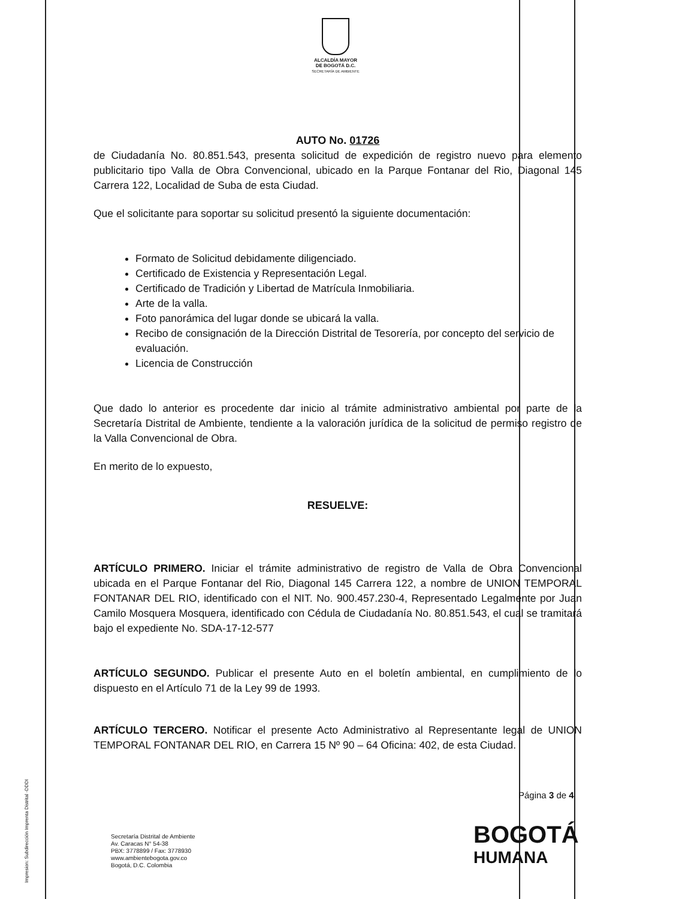ALCALDÍA MAYOR
DE BOGOTÁ D.C.
SECRETARÍA DE AMBIENTE
AUTO No. 01726
de Ciudadanía No. 80.851.543, presenta solicitud de expedición de registro nuevo para elemento publicitario tipo Valla de Obra Convencional, ubicado en la Parque Fontanar del Rio, Diagonal 145 Carrera 122, Localidad de Suba de esta Ciudad.
Que el solicitante para soportar su solicitud presentó la siguiente documentación:
Formato de Solicitud debidamente diligenciado.
Certificado de Existencia y Representación Legal.
Certificado de Tradición y Libertad de Matrícula Inmobiliaria.
Arte de la valla.
Foto panorámica del lugar donde se ubicará la valla.
Recibo de consignación de la Dirección Distrital de Tesorería, por concepto del servicio de evaluación.
Licencia de Construcción
Que dado lo anterior es procedente dar inicio al trámite administrativo ambiental por parte de la Secretaría Distrital de Ambiente, tendiente a la valoración jurídica de la solicitud de permiso registro de la Valla Convencional de Obra.
En merito de lo expuesto,
RESUELVE:
ARTÍCULO PRIMERO. Iniciar el trámite administrativo de registro de Valla de Obra Convencional ubicada en el Parque Fontanar del Rio, Diagonal 145 Carrera 122, a nombre de UNION TEMPORAL FONTANAR DEL RIO, identificado con el NIT. No. 900.457.230-4, Representado Legalmente por Juan Camilo Mosquera Mosquera, identificado con Cédula de Ciudadanía No. 80.851.543, el cual se tramitará bajo el expediente No. SDA-17-12-577
ARTÍCULO SEGUNDO. Publicar el presente Auto en el boletín ambiental, en cumplimiento de lo dispuesto en el Artículo 71 de la Ley 99 de 1993.
ARTÍCULO TERCERO. Notificar el presente Acto Administrativo al Representante legal de UNION TEMPORAL FONTANAR DEL RIO, en Carrera 15 Nº 90 – 64 Oficina: 402, de esta Ciudad.
Impresion: Subdirección Imprenta Distrital -DDDI
Página 3 de 4
Secretaría Distrital de Ambiente
Av. Caracas N° 54-38
PBX: 3778899 / Fax: 3778930
www.ambientebogota.gov.co
Bogotá, D.C. Colombia
BOGOTÁ
HUMANA